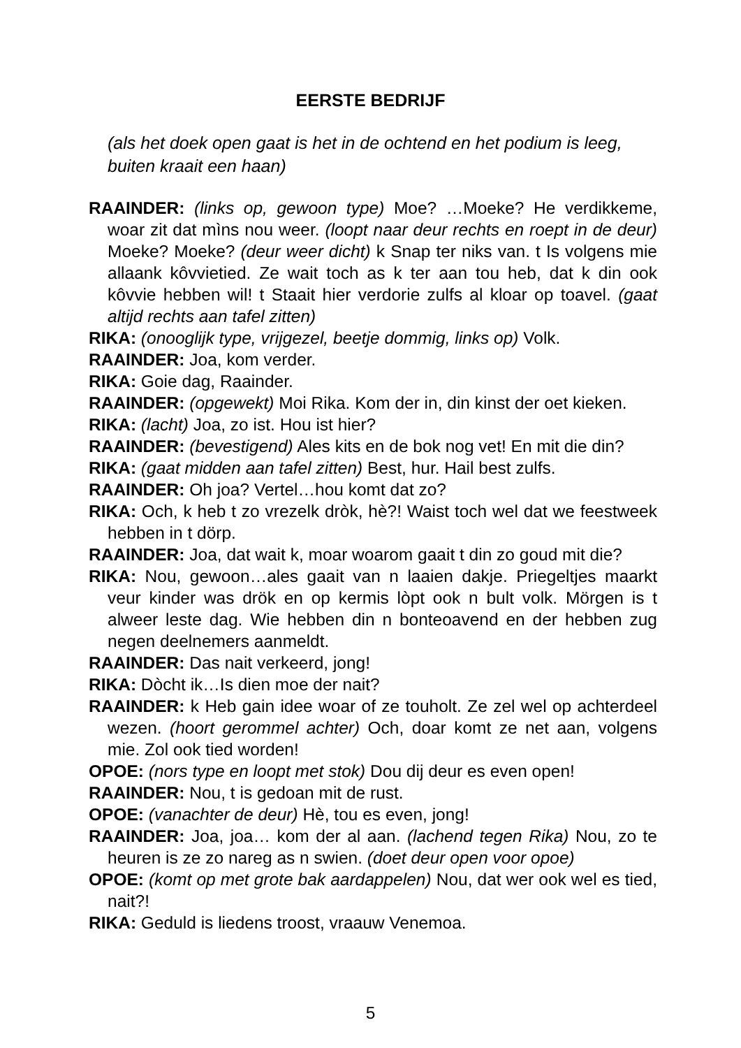EERSTE BEDRIJF
(als het doek open gaat is het in de ochtend en het podium is leeg, buiten kraait een haan)
RAAINDER: (links op, gewoon type) Moe? …Moeke? He verdikkeme, woar zit dat mìns nou weer. (loopt naar deur rechts en roept in de deur) Moeke? Moeke? (deur weer dicht) k Snap ter niks van. t Is volgens mie allaank kôvvietied. Ze wait toch as k ter aan tou heb, dat k din ook kôvvie hebben wil! t Staait hier verdorie zulfs al kloar op toavel. (gaat altijd rechts aan tafel zitten)
RIKA: (onooglijk type, vrijgezel, beetje dommig, links op) Volk.
RAAINDER: Joa, kom verder.
RIKA: Goie dag, Raainder.
RAAINDER: (opgewekt) Moi Rika. Kom der in, din kinst der oet kieken.
RIKA: (lacht) Joa, zo ist. Hou ist hier?
RAAINDER: (bevestigend) Ales kits en de bok nog vet! En mit die din?
RIKA: (gaat midden aan tafel zitten) Best, hur. Hail best zulfs.
RAAINDER: Oh joa? Vertel…hou komt dat zo?
RIKA: Och, k heb t zo vrezelk dròk, hè?! Waist toch wel dat we feestweek hebben in t dörp.
RAAINDER: Joa, dat wait k, moar woarom gaait t din zo goud mit die?
RIKA: Nou, gewoon…ales gaait van n laaien dakje. Priegeltjes maarkt veur kinder was drök en op kermis lòpt ook n bult volk. Mörgen is t alweer leste dag. Wie hebben din n bonteoavend en der hebben zug negen deelnemers aanmeldt.
RAAINDER: Das nait verkeerd, jong!
RIKA: Dòcht ik…Is dien moe der nait?
RAAINDER: k Heb gain idee woar of ze touholt. Ze zel wel op achterdeel wezen. (hoort gerommel achter) Och, doar komt ze net aan, volgens mie. Zol ook tied worden!
OPOE: (nors type en loopt met stok) Dou dij deur es even open!
RAAINDER: Nou, t is gedoan mit de rust.
OPOE: (vanachter de deur) Hè, tou es even, jong!
RAAINDER: Joa, joa… kom der al aan. (lachend tegen Rika) Nou, zo te heuren is ze zo nareg as n swien. (doet deur open voor opoe)
OPOE: (komt op met grote bak aardappelen) Nou, dat wer ook wel es tied, nait?!
RIKA: Geduld is liedens troost, vraauw Venemoa.
5